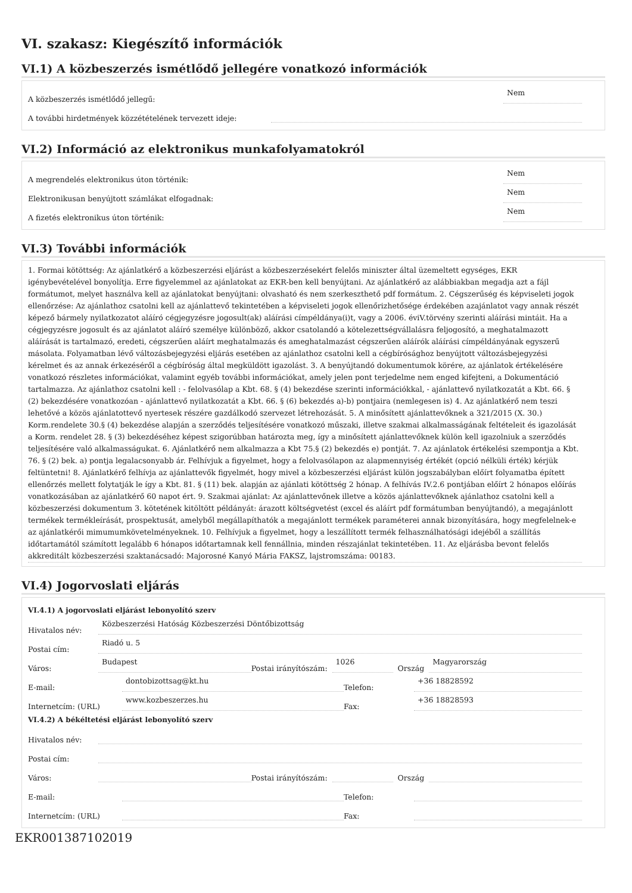VI. szakasz: Kiegészítő információk
VI.1) A közbeszerzés ismétlődő jellegére vonatkozó információk
A közbeszerzés ismétlődő jellegű: Nem
A további hirdetmények közzétételének tervezett ideje:
VI.2) Információ az elektronikus munkafolyamatokról
A megrendelés elektronikus úton történik: Nem
Elektronikusan benyújtott számlákat elfogadnak: Nem
A fizetés elektronikus úton történik: Nem
VI.3) További információk
1. Formai kötöttség: Az ajánlatkérő a közbeszerzési eljárást a közbeszerzésekért felelős miniszter által üzemeltett egységes, EKR igénybevételével bonyolítja. Erre figyelemmel az ajánlatokat az EKR-ben kell benyújtani. Az ajánlatkérő az alábbiakban megadja azt a fájl formátumot, melyet használva kell az ajánlatokat benyújtani: olvasható és nem szerkeszthető pdf formátum. 2. Cégszerűség és képviseleti jogok ellenőrzése: Az ajánlathoz csatolni kell az ajánlattevő tekintetében a képviseleti jogok ellenőrizhetősége érdekében azajánlatot vagy annak részét képező bármely nyilatkozatot aláíró cégjegyzésre jogosult(ak) aláírási címpéldánya(i)t, vagy a 2006. éviV.törvény szerinti aláírási mintáit. Ha a cégjegyzésre jogosult és az ajánlatot aláíró személye különböző, akkor csatolandó a kötelezettségvállalásra feljogosító, a meghatalmazott aláírását is tartalmazó, eredeti, cégszerűen aláírt meghatalmazás és ameghatalmazást cégszerűen aláírók aláírási címpéldányának egyszerű másolata. Folyamatban lévő változásbejegyzési eljárás esetében az ajánlathoz csatolni kell a cégbírósághoz benyújtott változásbejegyzési kérelmet és az annak érkezéséről a cégbíróság által megküldött igazolást. 3. A benyújtandó dokumentumok körére, az ajánlatok értékelésére vonatkozó részletes információkat, valamint egyéb további információkat, amely jelen pont terjedelme nem enged kifejteni, a Dokumentáció tartalmazza. Az ajánlathoz csatolni kell : - felolvasólap a Kbt. 68. § (4) bekezdése szerinti információkkal, - ajánlattevő nyilatkozatát a Kbt. 66. § (2) bekezdésére vonatkozóan - ajánlattevő nyilatkozatát a Kbt. 66. § (6) bekezdés a)-b) pontjaira (nemlegesen is) 4. Az ajánlatkérő nem teszi lehetővé a közös ajánlatottevő nyertesek részére gazdálkodó szervezet létrehozását. 5. A minősített ajánlattevőknek a 321/2015 (X. 30.) Korm.rendelete 30.§ (4) bekezdése alapján a szerződés teljesítésére vonatkozó műszaki, illetve szakmai alkalmasságának feltételeit és igazolását a Korm. rendelet 28. § (3) bekezdéséhez képest szigorúbban határozta meg, így a minősített ajánlattevőknek külön kell igazolniuk a szerződés teljesítésére való alkalmasságukat. 6. Ajánlatkérő nem alkalmazza a Kbt 75.§ (2) bekezdés e) pontját. 7. Az ajánlatok értékelési szempontja a Kbt. 76. § (2) bek. a) pontja legalacsonyabb ár. Felhívjuk a figyelmet, hogy a felolvasólapon az alapmennyiség értékét (opció nélküli érték) kérjük feltüntetni! 8. Ajánlatkérő felhívja az ajánlattevők figyelmét, hogy mivel a közbeszerzési eljárást külön jogszabályban előírt folyamatba épített ellenőrzés mellett folytatják le így a Kbt. 81. § (11) bek. alapján az ajánlati kötöttség 2 hónap. A felhívás IV.2.6 pontjában előírt 2 hónapos előírás vonatkozásában az ajánlatkérő 60 napot ért. 9. Szakmai ajánlat: Az ajánlattevőnek illetve a közös ajánlattevőknek ajánlathoz csatolni kell a közbeszerzési dokumentum 3. kötetének kitöltött példányát: árazott költségvetést (excel és aláírt pdf formátumban benyújtandó), a megajánlott termékek termékleírását, prospektusát, amelyből megállapíthatók a megajánlott termékek paraméterei annak bizonyítására, hogy megfelelnek-e az ajánlatkérői mimumumkövetelményeknek. 10. Felhívjuk a figyelmet, hogy a leszállított termék felhasználhatósági idejéből a szállítás időtartamától számított legalább 6 hónapos időtartamnak kell fennállnia, minden részajánlat tekintetében. 11. Az eljárásba bevont felelős akkreditált közbeszerzési szaktanácsadó: Majorosné Kanyó Mária FAKSZ, lajstromszáma: 00183.
VI.4) Jogorvoslati eljárás
VI.4.1) A jogorvoslati eljárást lebonyolító szerv
Hivatalos név: Közbeszerzési Hatóság Közbeszerzési Döntőbizottság
Postai cím: Riadó u. 5
Város: Budapest Postai irányítószám: 1026 Ország Magyarország
E-mail: dontobizottsag@kt.hu Telefon: +36 18828592
Internetcím: (URL) www.kozbeszerzes.hu Fax: +36 18828593
VI.4.2) A békéltetési eljárást lebonyolító szerv
Hivatalos név:
Postai cím:
Város: Postai irányítószám: Ország
E-mail: Telefon:
Internetcím: (URL) Fax:
EKR001387102019